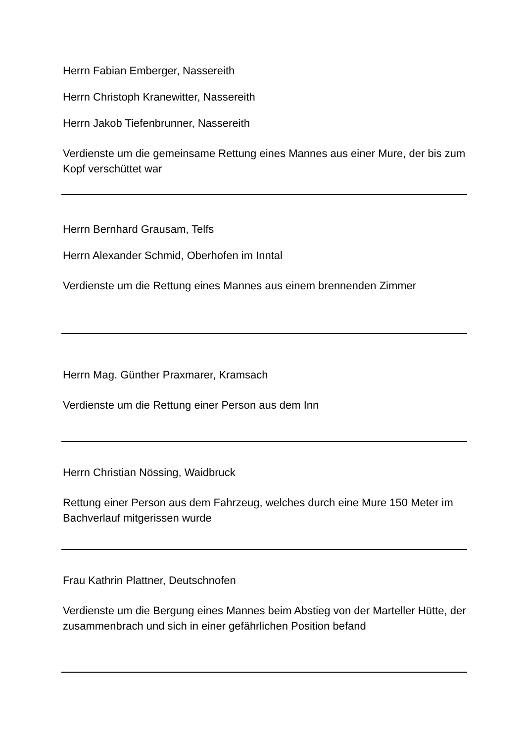Herrn Fabian Emberger, Nassereith
Herrn Christoph Kranewitter, Nassereith
Herrn Jakob Tiefenbrunner, Nassereith
Verdienste um die gemeinsame Rettung eines Mannes aus einer Mure, der bis zum Kopf verschüttet war
Herrn Bernhard Grausam, Telfs
Herrn Alexander Schmid, Oberhofen im Inntal
Verdienste um die Rettung eines Mannes aus einem brennenden Zimmer
Herrn Mag. Günther Praxmarer, Kramsach
Verdienste um die Rettung einer Person aus dem Inn
Herrn Christian Nössing, Waidbruck
Rettung einer Person aus dem Fahrzeug, welches durch eine Mure 150 Meter im Bachverlauf mitgerissen wurde
Frau Kathrin Plattner, Deutschnofen
Verdienste um die Bergung eines Mannes beim Abstieg von der Marteller Hütte, der zusammenbrach und sich in einer gefährlichen Position befand